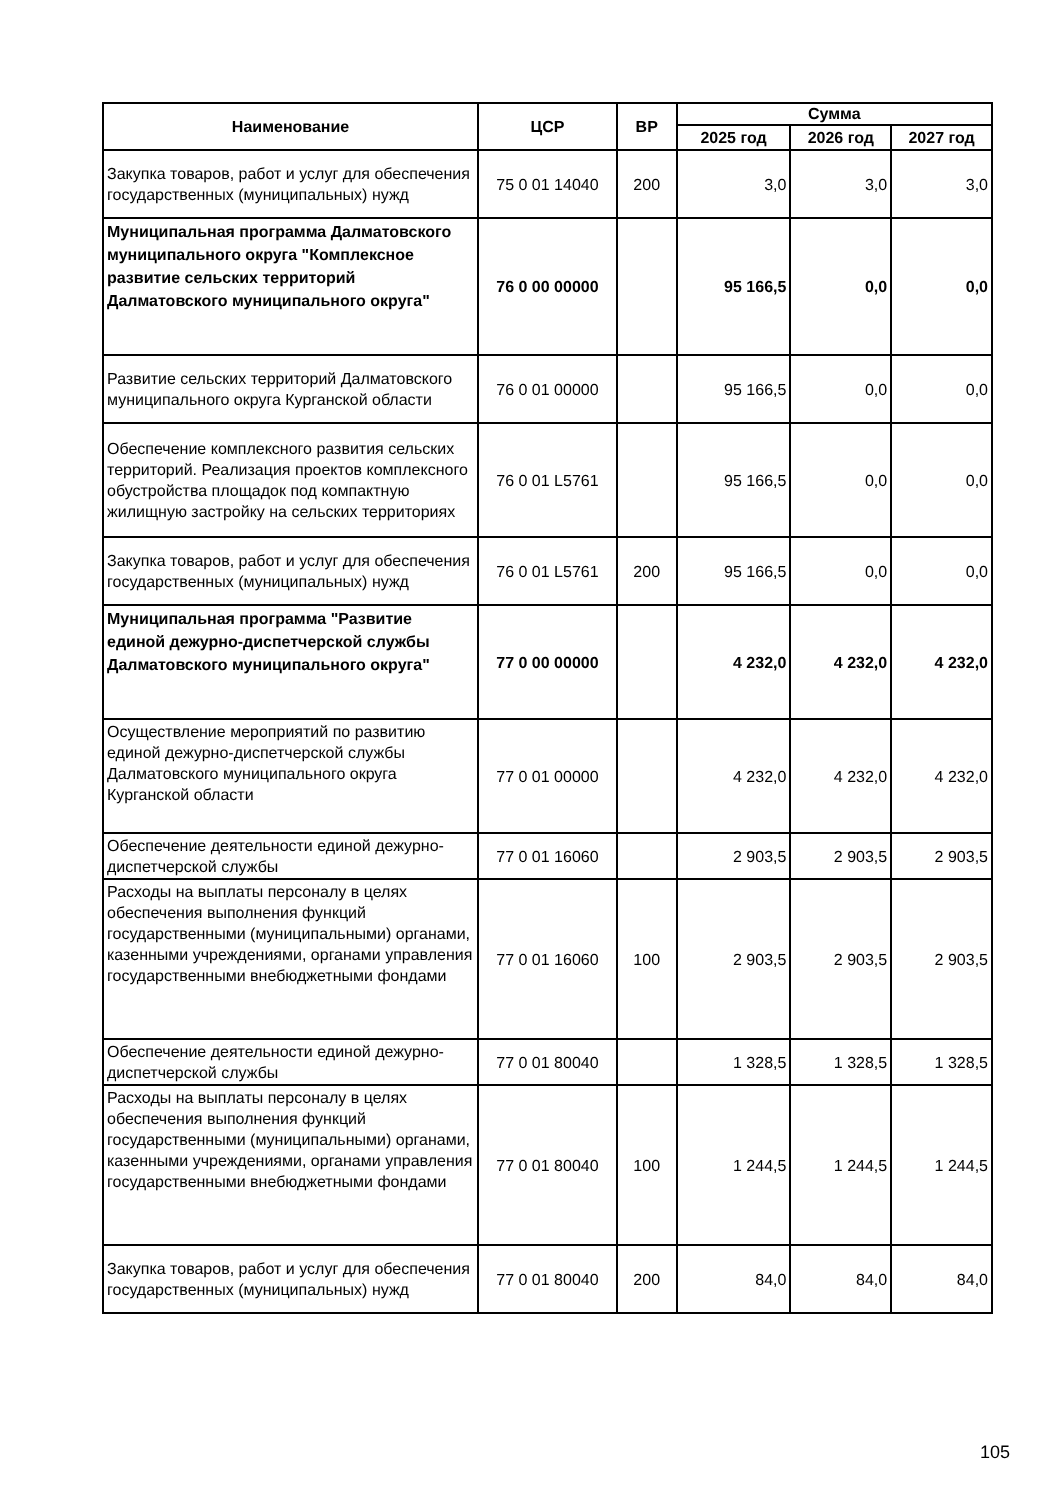| Наименование | ЦСР | ВР | Сумма | | |
| --- | --- | --- | --- | --- | --- |
| | | | 2025 год | 2026 год | 2027 год |
| Закупка товаров, работ и услуг для обеспечения государственных (муниципальных) нужд | 75 0 01 14040 | 200 | 3,0 | 3,0 | 3,0 |
| Муниципальная программа Далматовского муниципального округа "Комплексное развитие сельских территорий Далматовского муниципального округа" | 76 0 00 00000 | | 95 166,5 | 0,0 | 0,0 |
| Развитие сельских территорий Далматовского муниципального округа Курганской области | 76 0 01 00000 | | 95 166,5 | 0,0 | 0,0 |
| Обеспечение комплексного развития сельских территорий. Реализация проектов комплексного обустройства площадок под компактную жилищную застройку на сельских территориях | 76 0 01 L5761 | | 95 166,5 | 0,0 | 0,0 |
| Закупка товаров, работ и услуг для обеспечения государственных (муниципальных) нужд | 76 0 01 L5761 | 200 | 95 166,5 | 0,0 | 0,0 |
| Муниципальная программа "Развитие единой дежурно-диспетчерской службы Далматовского муниципального округа" | 77 0 00 00000 | | 4 232,0 | 4 232,0 | 4 232,0 |
| Осуществление мероприятий по развитию единой дежурно-диспетчерской службы Далматовского муниципального округа Курганской области | 77 0 01 00000 | | 4 232,0 | 4 232,0 | 4 232,0 |
| Обеспечение деятельности единой дежурно-диспетчерской службы | 77 0 01 16060 | | 2 903,5 | 2 903,5 | 2 903,5 |
| Расходы на выплаты персоналу в целях обеспечения выполнения функций государственными (муниципальными) органами, казенными учреждениями, органами управления государственными внебюджетными фондами | 77 0 01 16060 | 100 | 2 903,5 | 2 903,5 | 2 903,5 |
| Обеспечение деятельности единой дежурно-диспетчерской службы | 77 0 01 80040 | | 1 328,5 | 1 328,5 | 1 328,5 |
| Расходы на выплаты персоналу в целях обеспечения выполнения функций государственными (муниципальными) органами, казенными учреждениями, органами управления государственными внебюджетными фондами | 77 0 01 80040 | 100 | 1 244,5 | 1 244,5 | 1 244,5 |
| Закупка товаров, работ и услуг для обеспечения государственных (муниципальных) нужд | 77 0 01 80040 | 200 | 84,0 | 84,0 | 84,0 |
105